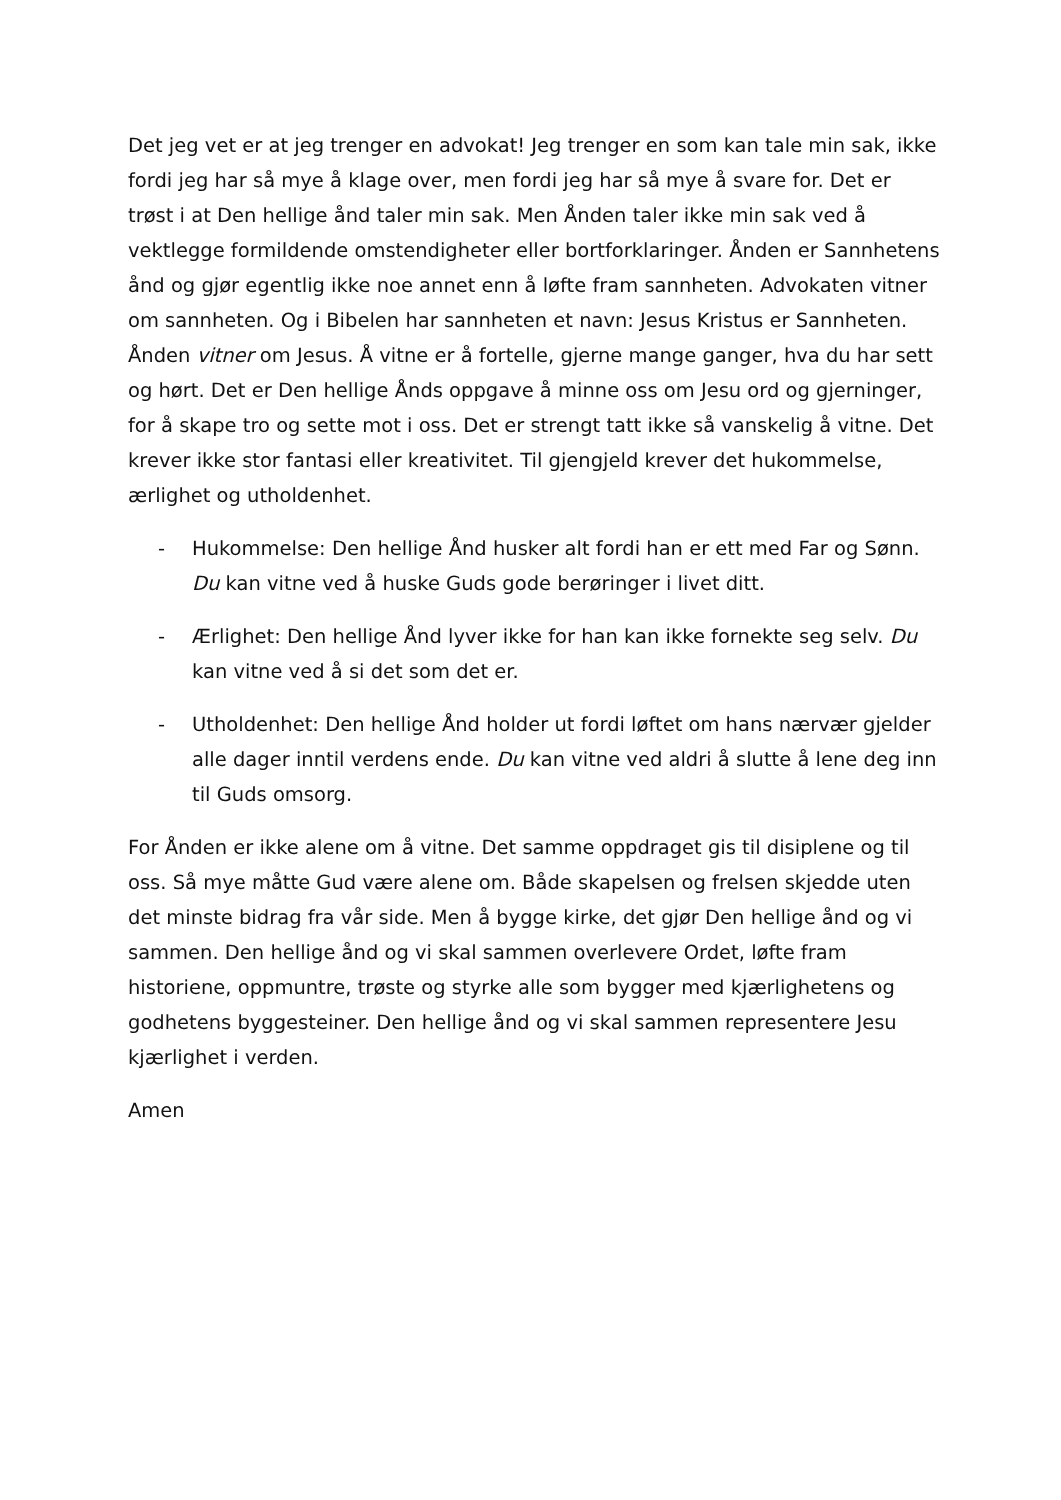Det jeg vet er at jeg trenger en advokat! Jeg trenger en som kan tale min sak, ikke fordi jeg har så mye å klage over, men fordi jeg har så mye å svare for. Det er trøst i at Den hellige ånd taler min sak. Men Ånden taler ikke min sak ved å vektlegge formildende omstendigheter eller bortforklaringer. Ånden er Sannhetens ånd og gjør egentlig ikke noe annet enn å løfte fram sannheten. Advokaten vitner om sannheten. Og i Bibelen har sannheten et navn: Jesus Kristus er Sannheten. Ånden vitner om Jesus. Å vitne er å fortelle, gjerne mange ganger, hva du har sett og hørt. Det er Den hellige Ånds oppgave å minne oss om Jesu ord og gjerninger, for å skape tro og sette mot i oss. Det er strengt tatt ikke så vanskelig å vitne. Det krever ikke stor fantasi eller kreativitet. Til gjengjeld krever det hukommelse, ærlighet og utholdenhet.
- Hukommelse: Den hellige Ånd husker alt fordi han er ett med Far og Sønn. Du kan vitne ved å huske Guds gode berøringer i livet ditt.
- Ærlighet: Den hellige Ånd lyver ikke for han kan ikke fornekte seg selv. Du kan vitne ved å si det som det er.
- Utholdenhet: Den hellige Ånd holder ut fordi løftet om hans nærvær gjelder alle dager inntil verdens ende. Du kan vitne ved aldri å slutte å lene deg inn til Guds omsorg.
For Ånden er ikke alene om å vitne. Det samme oppdraget gis til disiplene og til oss. Så mye måtte Gud være alene om. Både skapelsen og frelsen skjedde uten det minste bidrag fra vår side. Men å bygge kirke, det gjør Den hellige ånd og vi sammen. Den hellige ånd og vi skal sammen overlevere Ordet, løfte fram historiene, oppmuntre, trøste og styrke alle som bygger med kjærlighetens og godhetens byggesteiner. Den hellige ånd og vi skal sammen representere Jesu kjærlighet i verden.
Amen